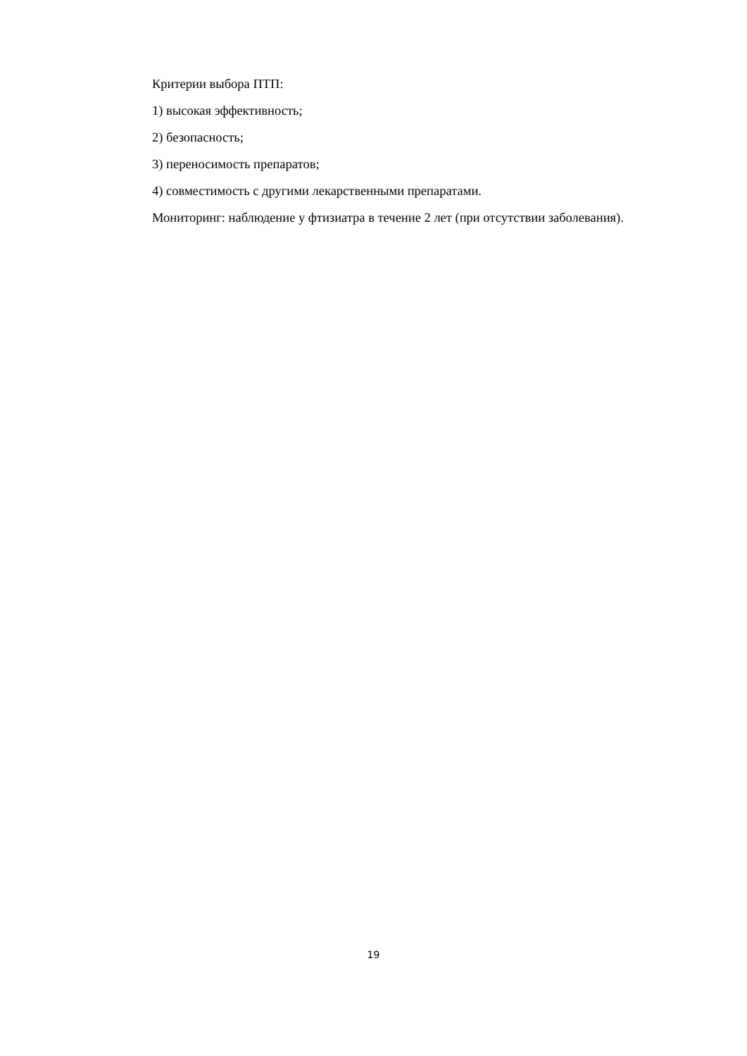Критерии выбора ПТП:
1) высокая эффективность;
2) безопасность;
3) переносимость препаратов;
4) совместимость с другими лекарственными препаратами.
Мониторинг: наблюдение у фтизиатра в течение 2 лет (при отсутствии заболевания).
19